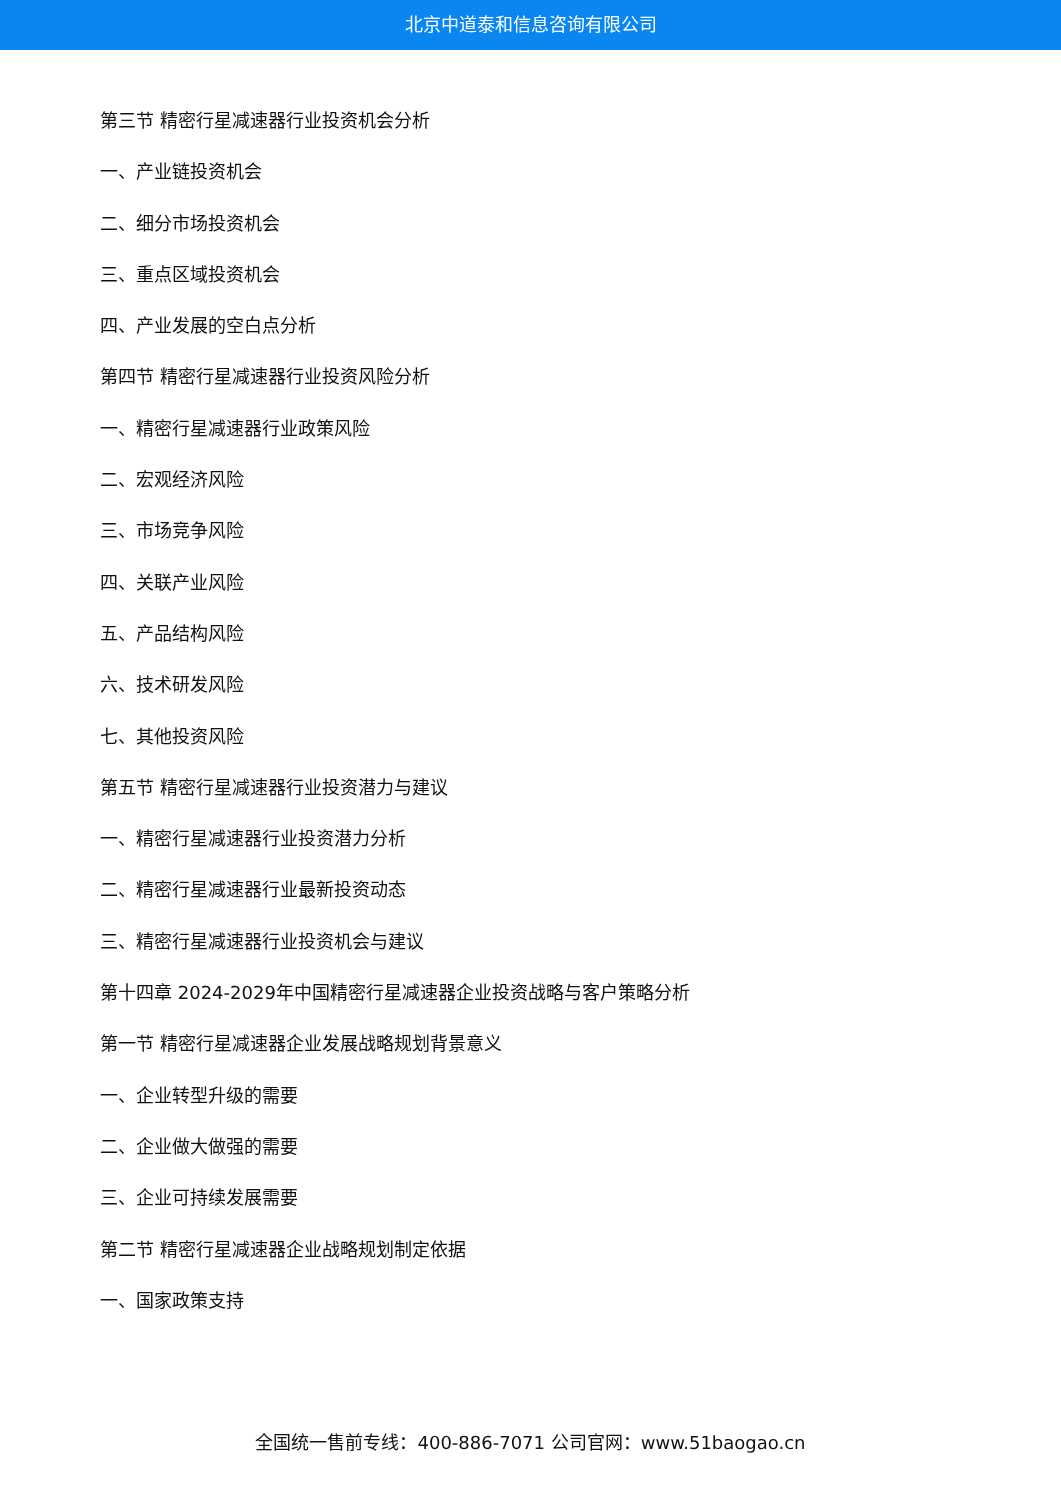北京中道泰和信息咨询有限公司
第三节 精密行星减速器行业投资机会分析
一、产业链投资机会
二、细分市场投资机会
三、重点区域投资机会
四、产业发展的空白点分析
第四节 精密行星减速器行业投资风险分析
一、精密行星减速器行业政策风险
二、宏观经济风险
三、市场竞争风险
四、关联产业风险
五、产品结构风险
六、技术研发风险
七、其他投资风险
第五节 精密行星减速器行业投资潜力与建议
一、精密行星减速器行业投资潜力分析
二、精密行星减速器行业最新投资动态
三、精密行星减速器行业投资机会与建议
第十四章 2024-2029年中国精密行星减速器企业投资战略与客户策略分析
第一节 精密行星减速器企业发展战略规划背景意义
一、企业转型升级的需要
二、企业做大做强的需要
三、企业可持续发展需要
第二节 精密行星减速器企业战略规划制定依据
一、国家政策支持
全国统一售前专线：400-886-7071 公司官网：www.51baogao.cn